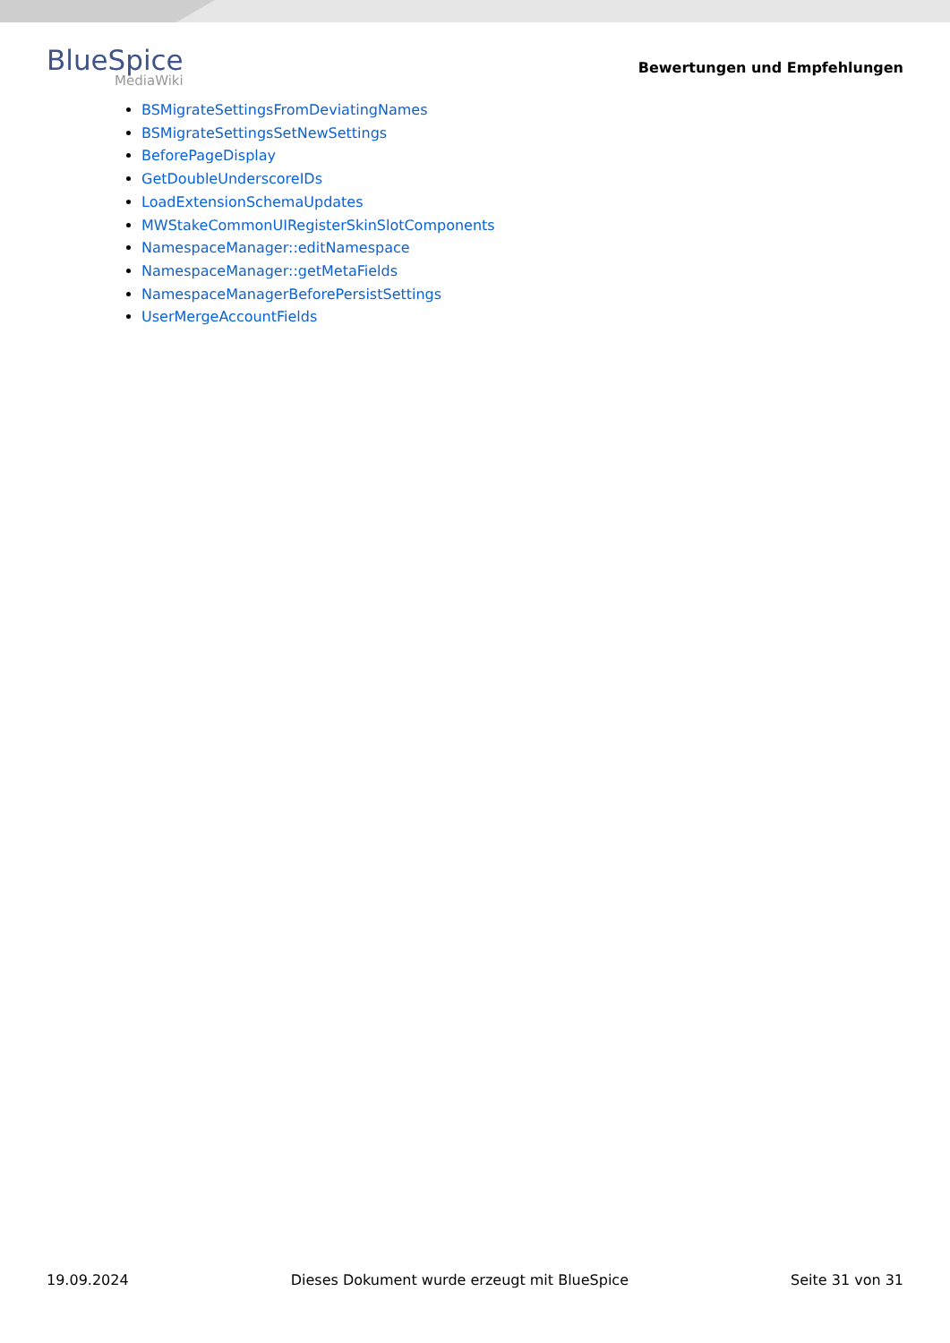BlueSpice
MediaWiki
Bewertungen und Empfehlungen
BSMigrateSettingsFromDeviatingNames
BSMigrateSettingsSetNewSettings
BeforePageDisplay
GetDoubleUnderscoreIDs
LoadExtensionSchemaUpdates
MWStakeCommonUIRegisterSkinSlotComponents
NamespaceManager::editNamespace
NamespaceManager::getMetaFields
NamespaceManagerBeforePersistSettings
UserMergeAccountFields
19.09.2024 Dieses Dokument wurde erzeugt mit BlueSpice Seite 31 von 31